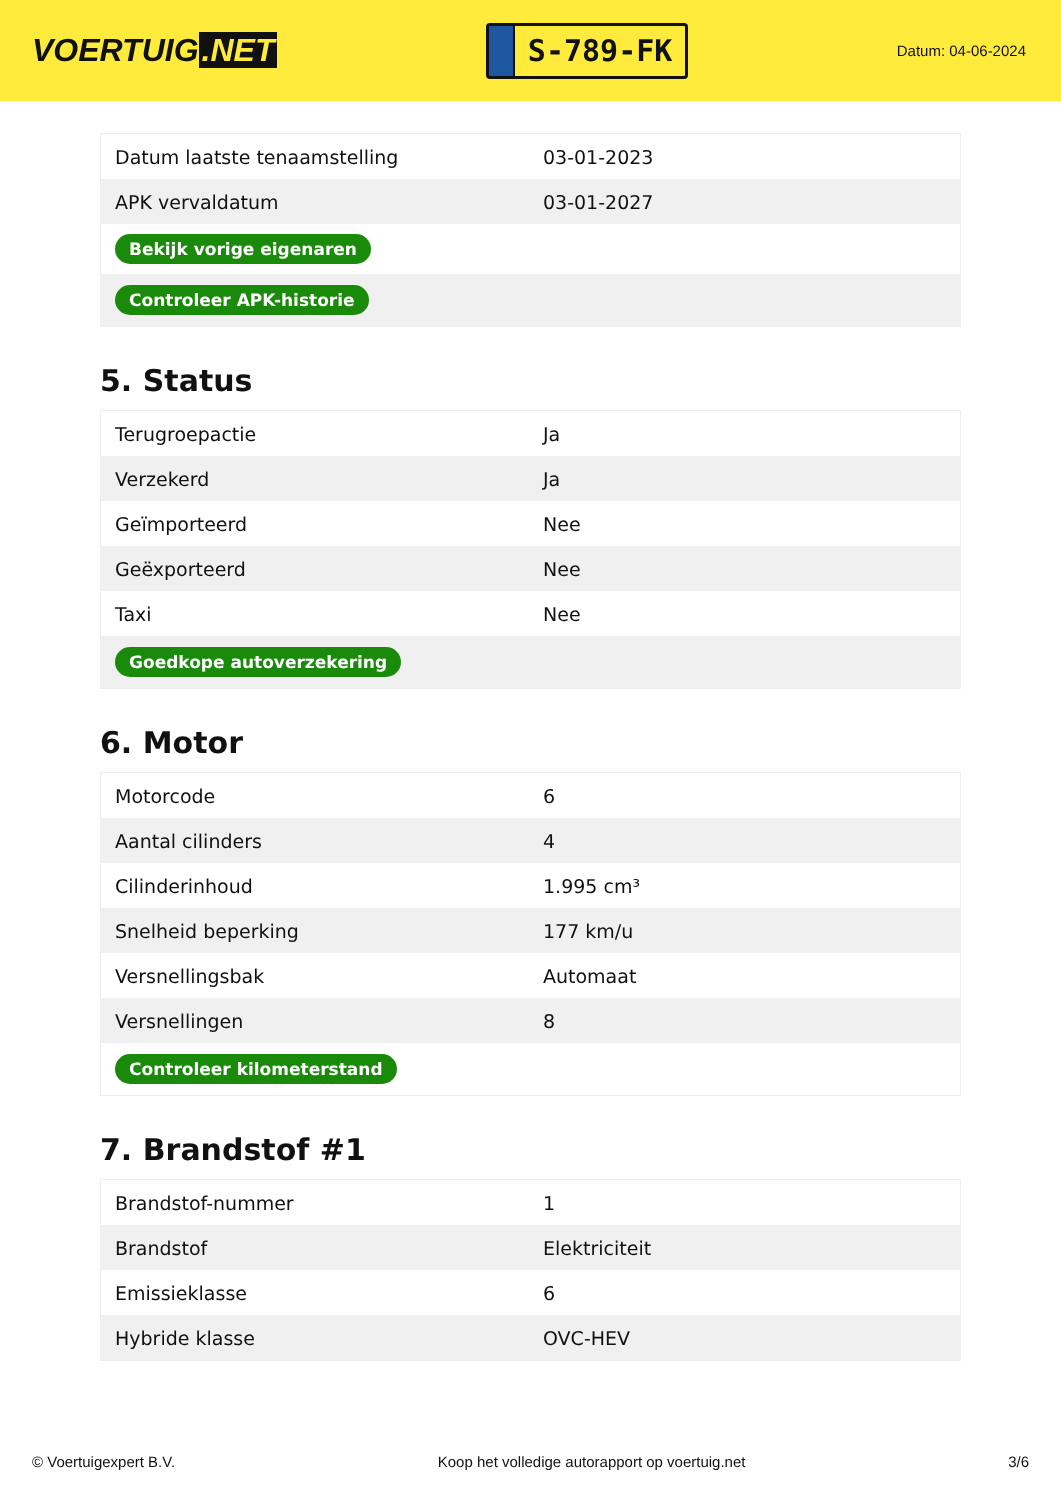VOERTUIG.NET
S-789-FK
Datum: 04-06-2024
| Datum laatste tenaamstelling | 03-01-2023 |
| APK vervaldatum | 03-01-2027 |
| Bekijk vorige eigenaren | |
| Controleer APK-historie | |
5. Status
| Terugroepactie | Ja |
| Verzekerd | Ja |
| Geïmporteerd | Nee |
| Geëxporteerd | Nee |
| Taxi | Nee |
| Goedkope autoverzekering | |
6. Motor
| Motorcode | 6 |
| Aantal cilinders | 4 |
| Cilinderinhoud | 1.995 cm³ |
| Snelheid beperking | 177 km/u |
| Versnellingsbak | Automaat |
| Versnellingen | 8 |
| Controleer kilometerstand | |
7. Brandstof #1
| Brandstof-nummer | 1 |
| Brandstof | Elektriciteit |
| Emissieklasse | 6 |
| Hybride klasse | OVC-HEV |
© Voertuigexpert B.V. Koop het volledige autorapport op voertuig.net 3/6